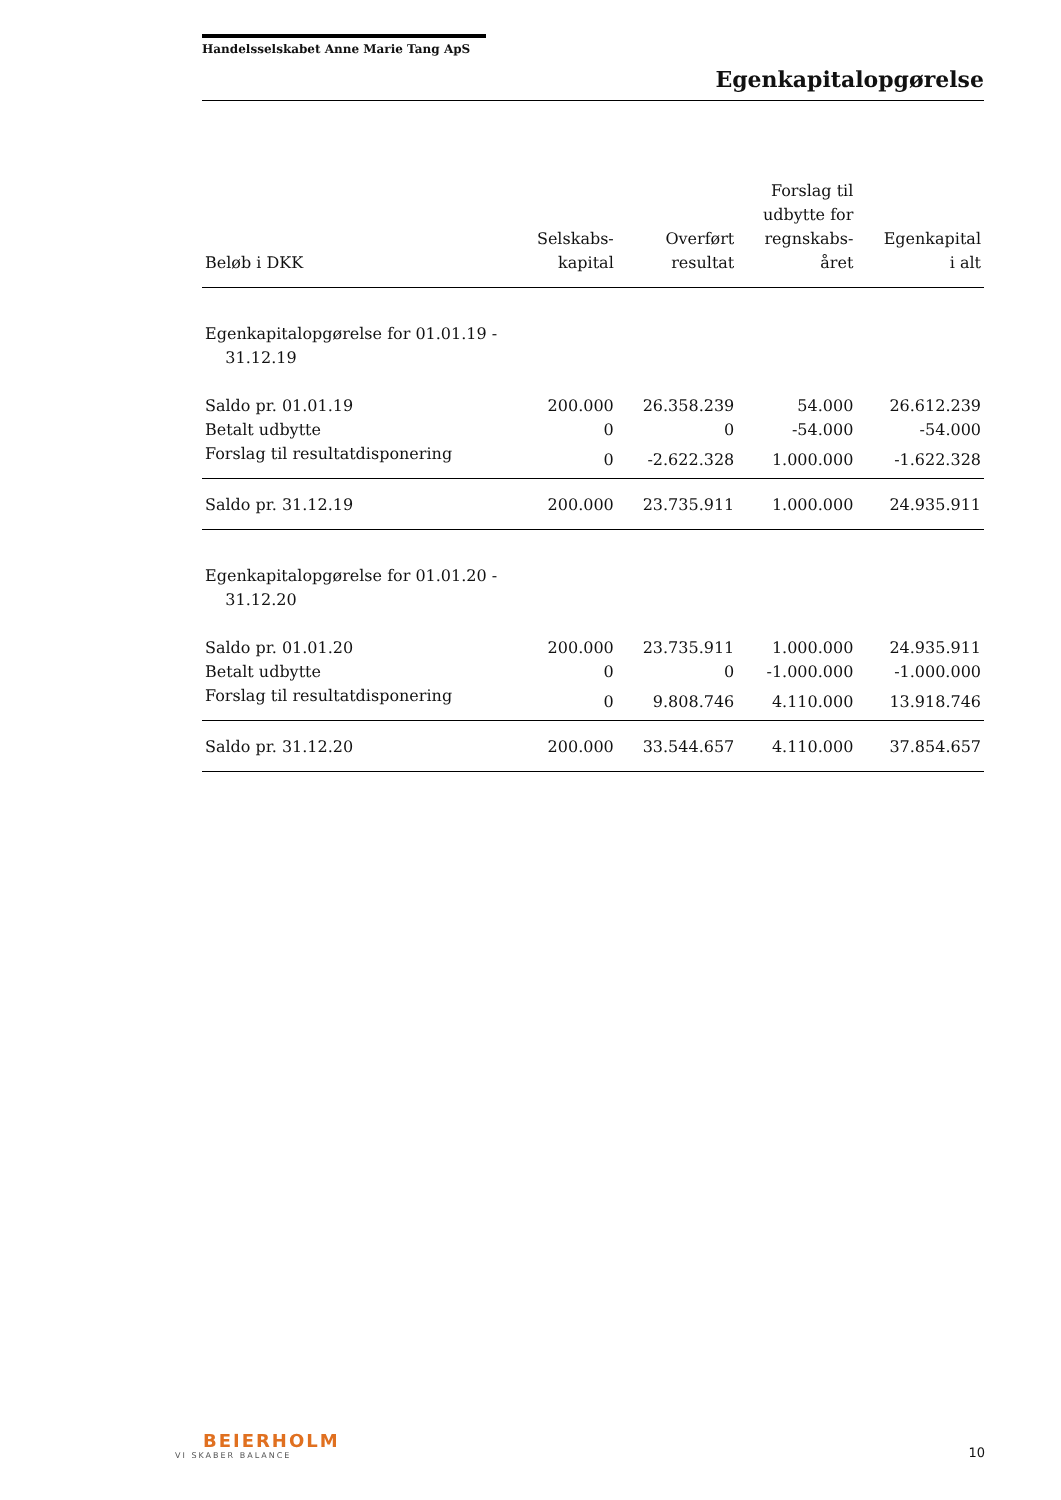Handelsselskabet Anne Marie Tang ApS
Egenkapitalopgørelse
| Beløb i DKK | Selskabs- kapital | Overført resultat | Forslag til udbytte for regnskabs- året | Egenkapital i alt |
| --- | --- | --- | --- | --- |
| Egenkapitalopgørelse for 01.01.19 - 31.12.19 | | | | |
| Saldo pr. 01.01.19 | 200.000 | 26.358.239 | 54.000 | 26.612.239 |
| Betalt udbytte | 0 | 0 | -54.000 | -54.000 |
| Forslag til resultatdisponering | 0 | -2.622.328 | 1.000.000 | -1.622.328 |
| Saldo pr. 31.12.19 | 200.000 | 23.735.911 | 1.000.000 | 24.935.911 |
| Egenkapitalopgørelse for 01.01.20 - 31.12.20 | | | | |
| Saldo pr. 01.01.20 | 200.000 | 23.735.911 | 1.000.000 | 24.935.911 |
| Betalt udbytte | 0 | 0 | -1.000.000 | -1.000.000 |
| Forslag til resultatdisponering | 0 | 9.808.746 | 4.110.000 | 13.918.746 |
| Saldo pr. 31.12.20 | 200.000 | 33.544.657 | 4.110.000 | 37.854.657 |
BEIERHOLM
VI SKABER BALANCE
10